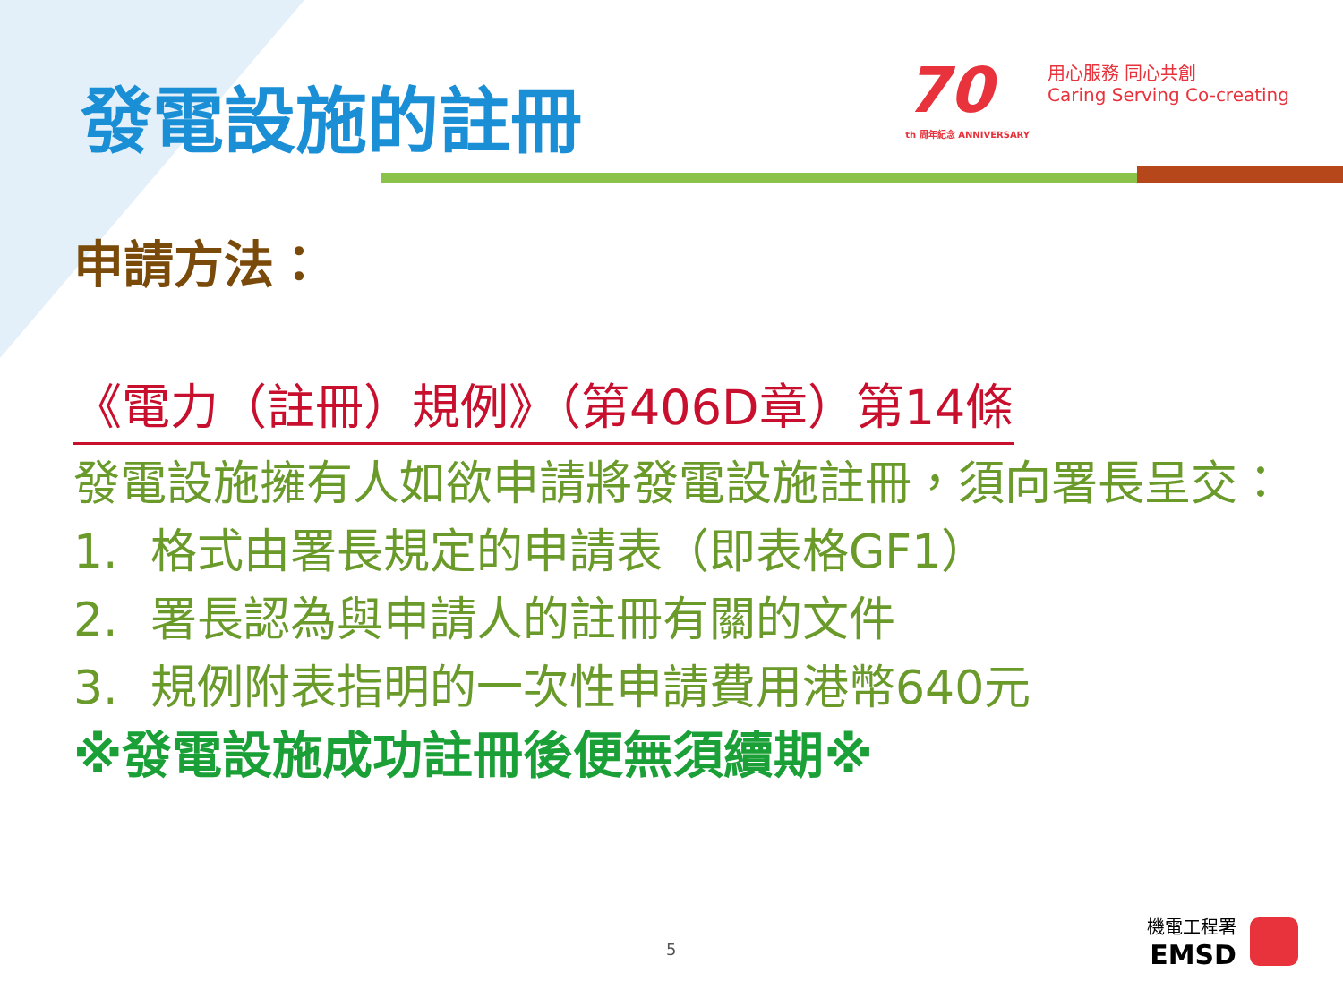發電設施的註冊
70
th 周年紀念 ANNIVERSARY
用心服務 同心共創
Caring Serving Co-creating
申請方法：
《電力（註冊）規例》（第406D章）第14條
發電設施擁有人如欲申請將發電設施註冊，須向署長呈交：
1. 格式由署長規定的申請表（即表格GF1）
2. 署長認為與申請人的註冊有關的文件
3. 規例附表指明的一次性申請費用港幣640元
※發電設施成功註冊後便無須續期※
5
機電工程署
EMSD